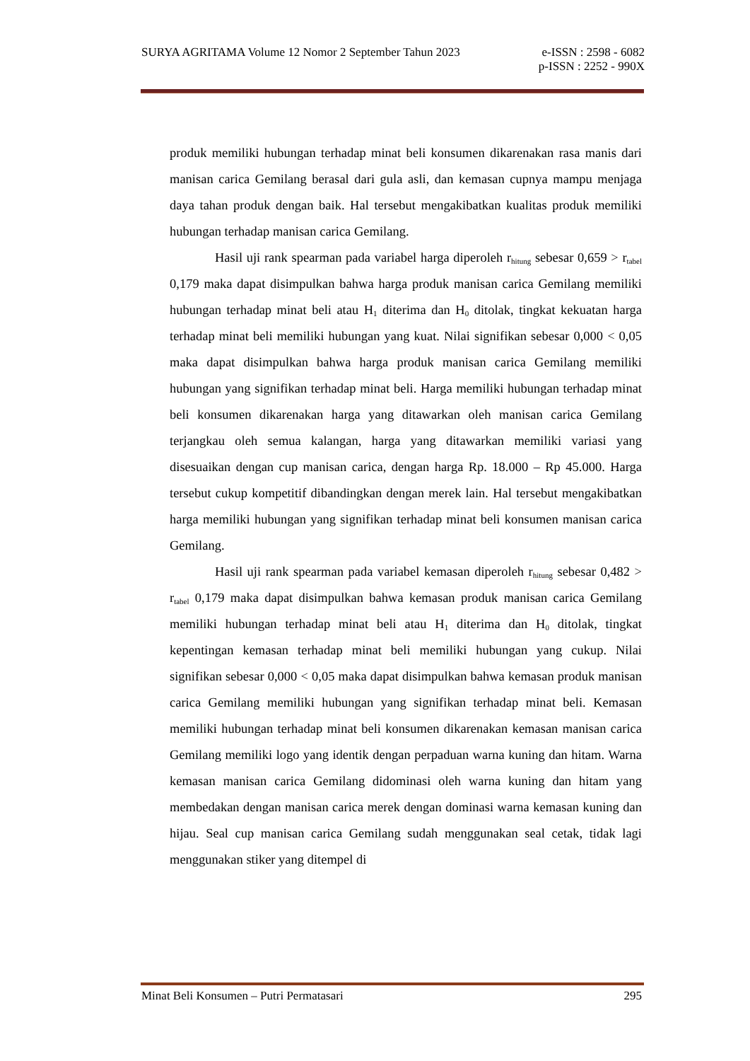SURYA AGRITAMA Volume 12 Nomor 2 September Tahun 2023 e-ISSN : 2598 - 6082
p-ISSN : 2252 - 990X
produk memiliki hubungan terhadap minat beli konsumen dikarenakan rasa manis dari manisan carica Gemilang berasal dari gula asli, dan kemasan cupnya mampu menjaga daya tahan produk dengan baik. Hal tersebut mengakibatkan kualitas produk memiliki hubungan terhadap manisan carica Gemilang.
Hasil uji rank spearman pada variabel harga diperoleh r<sub>hitung</sub> sebesar 0,659 > r<sub>tabel</sub> 0,179 maka dapat disimpulkan bahwa harga produk manisan carica Gemilang memiliki hubungan terhadap minat beli atau H<sub>1</sub> diterima dan H<sub>0</sub> ditolak, tingkat kekuatan harga terhadap minat beli memiliki hubungan yang kuat. Nilai signifikan sebesar 0,000 < 0,05 maka dapat disimpulkan bahwa harga produk manisan carica Gemilang memiliki hubungan yang signifikan terhadap minat beli. Harga memiliki hubungan terhadap minat beli konsumen dikarenakan harga yang ditawarkan oleh manisan carica Gemilang terjangkau oleh semua kalangan, harga yang ditawarkan memiliki variasi yang disesuaikan dengan cup manisan carica, dengan harga Rp. 18.000 – Rp 45.000. Harga tersebut cukup kompetitif dibandingkan dengan merek lain. Hal tersebut mengakibatkan harga memiliki hubungan yang signifikan terhadap minat beli konsumen manisan carica Gemilang.
Hasil uji rank spearman pada variabel kemasan diperoleh r<sub>hitung</sub> sebesar 0,482 > r<sub>tabel</sub> 0,179 maka dapat disimpulkan bahwa kemasan produk manisan carica Gemilang memiliki hubungan terhadap minat beli atau H<sub>1</sub> diterima dan H<sub>0</sub> ditolak, tingkat kepentingan kemasan terhadap minat beli memiliki hubungan yang cukup. Nilai signifikan sebesar 0,000 < 0,05 maka dapat disimpulkan bahwa kemasan produk manisan carica Gemilang memiliki hubungan yang signifikan terhadap minat beli. Kemasan memiliki hubungan terhadap minat beli konsumen dikarenakan kemasan manisan carica Gemilang memiliki logo yang identik dengan perpaduan warna kuning dan hitam. Warna kemasan manisan carica Gemilang didominasi oleh warna kuning dan hitam yang membedakan dengan manisan carica merek dengan dominasi warna kemasan kuning dan hijau. Seal cup manisan carica Gemilang sudah menggunakan seal cetak, tidak lagi menggunakan stiker yang ditempel di
Minat Beli Konsumen – Putri Permatasari 295